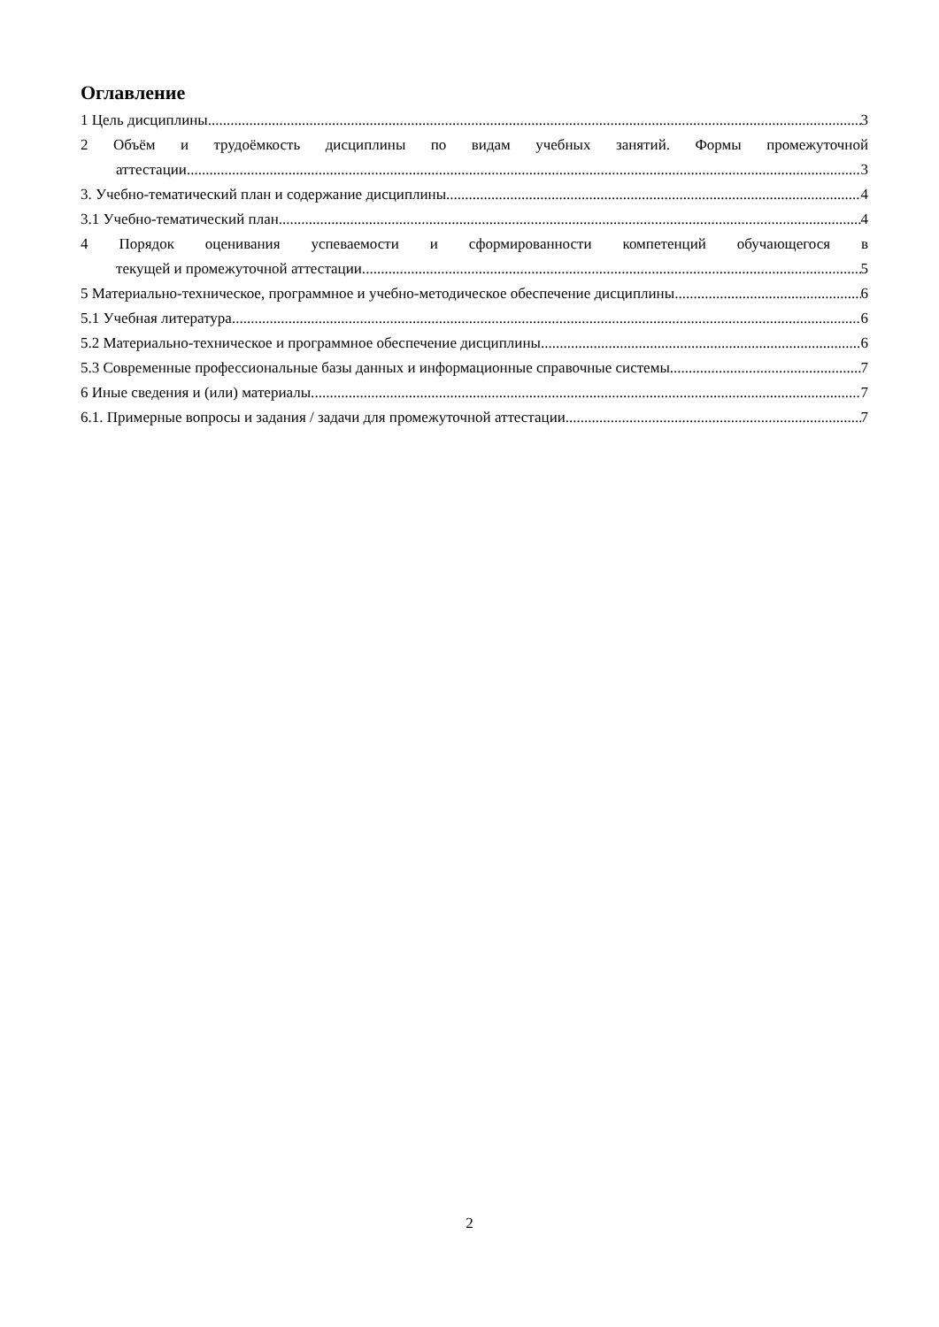Оглавление
1 Цель дисциплины 3
2 Объём и трудоёмкость дисциплины по видам учебных занятий. Формы промежуточной
аттестации 3
3. Учебно-тематический план и содержание дисциплины. 4
3.1 Учебно-тематический план 4
4 Порядок оценивания успеваемости и сформированности компетенций обучающегося в
текущей и промежуточной аттестации. 5
5 Материально-техническое, программное и учебно-методическое обеспечение дисциплины. 6
5.1 Учебная литература 6
5.2 Материально-техническое и программное обеспечение дисциплины. 6
5.3 Современные профессиональные базы данных и информационные справочные системы. 7
6 Иные сведения и (или) материалы. 7
6.1. Примерные вопросы и задания / задачи для промежуточной аттестации 7
2